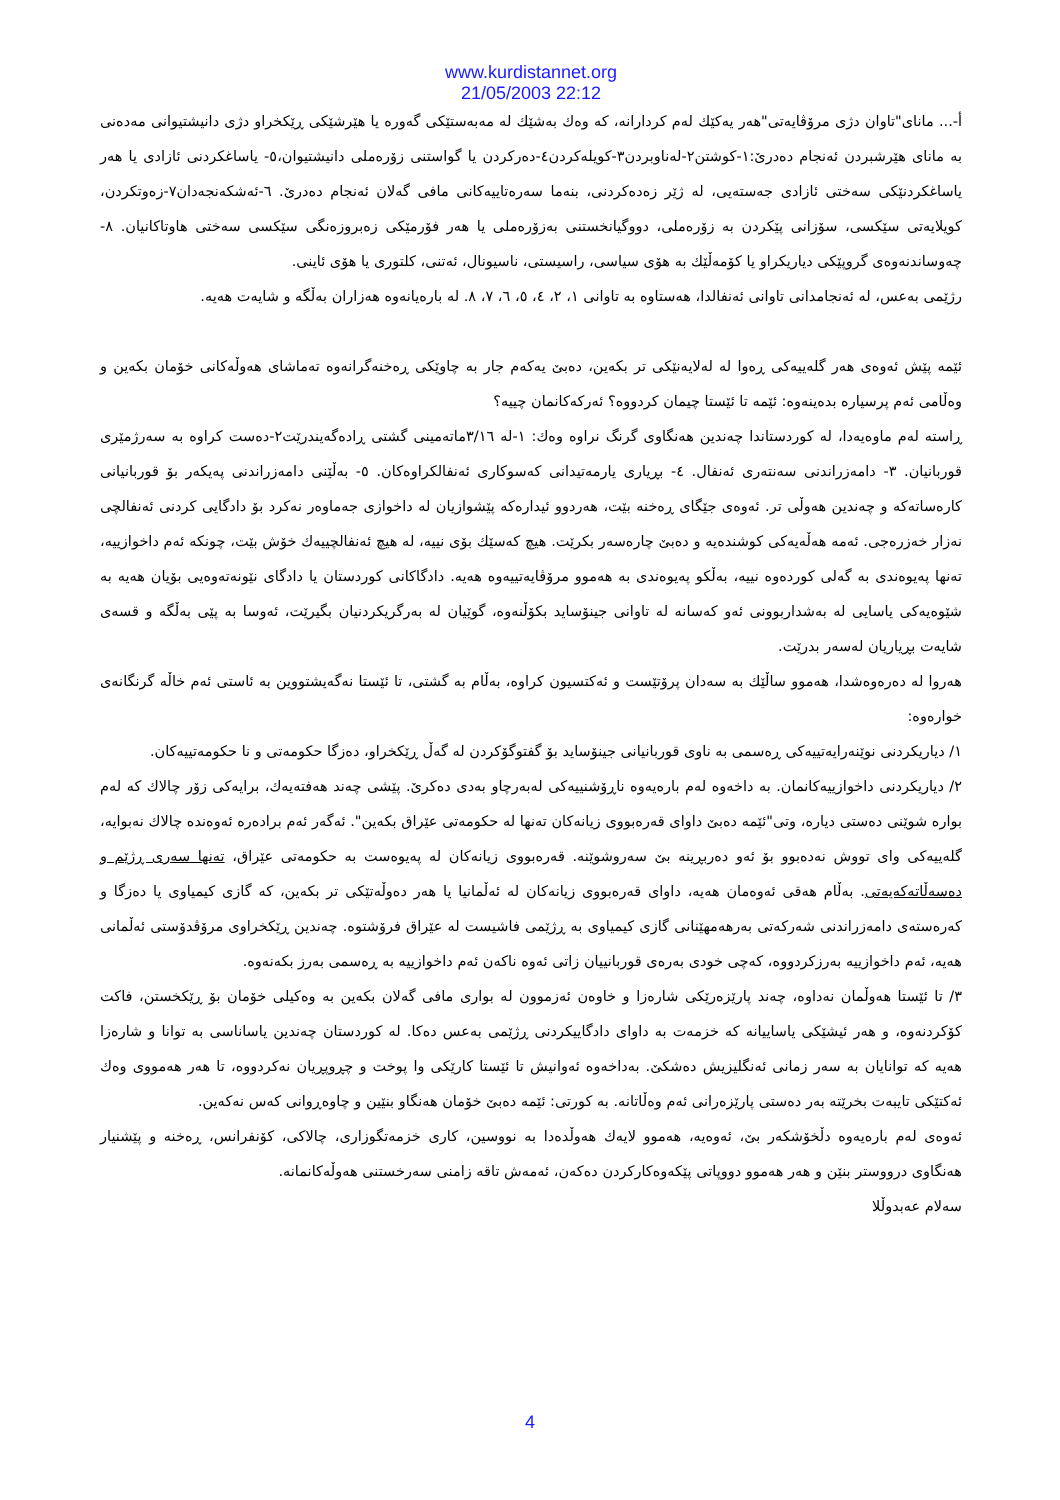www.kurdistannet.org
21/05/2003 22:12
أ-... مانای"تاوان دژی مرۆڤایەتی"هەر یەکێك لەم کردارانە، کە وەك بەشێك لە مەبەستێکی گەورە یا هێرشێکی ڕێکخراو دژی دانیشتیوانی مەدەنی بە مانای هێرشبردن ئەنجام دەدرێ:١-کوشتن٢-لەناوبردن٣-کویلەکردن٤-دەرکردن یا گواستنی زۆرەملی دانیشتیوان،٥- یاساغکردنی ئازادی یا هەر یاساغکردنێکی سەختی ئازادی جەستەیی، لە ژێر زەدەکردنی، بنەما سەرەتاییەکانی مافی گەلان ئەنجام دەدرێ. ٦-ئەشکەنجەدان٧-زەوتکردن، کویلایەتی سێکسی، سۆزانی پێکردن بە زۆرەملی، دووگیانخستنی بەزۆرەملی یا هەر فۆرمێکی زەبروزەنگی سێکسی سەختی هاوتاکانیان. ٨- چەوساندنەوەی گروپێکی دیاریکراو یا کۆمەڵێك بە هۆی سیاسی، راسیستی، ناسیونال، ئەتنی، کلتوری یا هۆی ئاینی.
رژێمی بەعس، لە ئەنجامدانی تاوانی ئەنفالدا، هەستاوە بە تاوانی ١، ٢، ٤، ٥، ٦، ٧، ٨. لە بارەیانەوە هەزاران بەڵگە و شایەت هەیە.
ئێمە پێش ئەوەی هەر گلەییەکی ڕەوا لە لەلایەنێکی تر بکەین، دەبێ یەکەم جار بە چاوێکی ڕەخنەگرانەوە تەماشای هەوڵەکانی خۆمان بکەین و وەڵامی ئەم پرسیارە بدەینەوە: ئێمە تا ئێستا چیمان کردووە؟ ئەرکەکانمان چییە؟
ڕاستە لەم ماوەیەدا، لە کوردستاندا چەندین هەنگاوی گرنگ نراوە وەك: ١-لە ٣/١٦ماتەمینی گشتی ڕادەگەیندرێت٢-دەست کراوە بە سەرژمێری قوربانیان. ٣- دامەزراندنی سەنتەری ئەنفال. ٤- بڕیاری یارمەتیدانی کەسوکاری ئەنفالکراوەکان. ٥- بەڵێنی دامەزراندنی پەیکەر بۆ قوربانیانی کارەساتەکە و چەندین هەوڵی تر. ئەوەی جێگای ڕەخنە بێت، هەردوو ئیدارەکە پێشوازیان لە داخوازی جەماوەر نەکرد بۆ دادگایی کردنی ئەنفالچی نەزار خەزرەجی. ئەمە هەڵەیەکی کوشندەیە و دەبێ چارەسەر بکرێت. هیچ کەسێك بۆی نییە، لە هیچ ئەنفالچییەك خۆش بێت، چونکە ئەم داخوازییە، تەنها پەیوەندی بە گەلی کوردەوە نییە، بەڵکو پەیوەندی بە هەموو مرۆڤایەتییەوە هەیە. دادگاکانی کوردستان یا دادگای نێونەتەوەیی بۆیان هەیە بە شێوەیەکی یاسایی لە بەشداربوونی ئەو کەسانە لە تاوانی جینۆساید بکۆڵنەوە، گوێیان لە بەرگریکردنیان بگیرێت، ئەوسا بە پێی بەڵگە و قسەی شایەت بڕیاریان لەسەر بدرێت.
هەروا لە دەرەوەشدا، هەموو ساڵێك بە سەدان پرۆتێست و ئەکتسیون کراوە، بەڵام بە گشتی، تا ئێستا نەگەیشتووین بە ئاستی ئەم خاڵە گرنگانەی خوارەوە:
١/ دیاریکردنی نوێنەرایەتییەکی ڕەسمی بە ناوی قوربانیانی جینۆساید بۆ گفتوگۆکردن لە گەڵ ڕێکخراو، دەزگا حکومەتی و نا حکومەتییەکان.
٢/ دیاریکردنی داخوازییەکانمان. بە داخەوە لەم بارەیەوە ناڕۆشنییەکی لەبەرچاو بەدی دەکرێ. پێشی چەند هەفتەیەك، برایەکی زۆر چالاك کە لەم بوارە شوێنی دەستی دیارە، وتی"ئێمە دەبێ داوای قەرەبووی زیانەکان تەنها لە حکومەتی عێراق بکەین". ئەگەر ئەم برادەرە ئەوەندە چالاك نەبوایە، گلەییەکی وای تووش نەدەبوو بۆ ئەو دەربڕینە بێ سەروشوێنە. قەرەبووی زیانەکان لە پەیوەست بە حکومەتی عێراق، تەنها سەری ڕژێم و دەسەڵاتەکەیەتی. بەڵام هەقی ئەوەمان هەیە، داوای قەرەبووی زیانەکان لە ئەڵمانیا یا هەر دەوڵەتێکی تر بکەین، کە گازی کیمیاوی یا دەزگا و کەرەستەی دامەزراندنی شەرکەتی بەرهەمهێنانی گازی کیمیاوی بە ڕژێمی فاشیست لە عێراق فرۆشتوە. چەندین ڕێکخراوی مرۆڤدۆستی ئەڵمانی هەیە، ئەم داخوازییە بەرزکردووە، کەچی خودی بەرەی قوربانییان زاتی ئەوە ناکەن ئەم داخوازییە بە ڕەسمی بەرز بکەنەوە.
٣/ تا ئێستا هەوڵمان نەداوە، چەند پارێزەرێکی شارەزا و خاوەن ئەزموون لە بواری مافی گەلان بکەین بە وەکیلی خۆمان بۆ ڕێکخستن، فاکت کۆکردنەوە، و هەر ئیشێکی یاساییانە کە خزمەت بە داوای دادگاییکردنی ڕژێمی بەعس دەکا. لە کوردستان چەندین یاساناسی بە توانا و شارەزا هەیە کە توانایان بە سەر زمانی ئەنگلیزیش دەشکێ. بەداخەوە ئەوانیش تا ئێستا کارێکی وا پوخت و چڕوپڕیان نەکردووە، تا هەر هەمووی وەك ئەکتێکی تایبەت بخرێتە بەر دەستی پارێزەرانی ئەم وەڵاتانە. بە کورتی: ئێمە دەبێ خۆمان هەنگاو بنێین و چاوەڕوانی کەس نەکەین.
ئەوەی لەم بارەیەوە دڵخۆشکەر بێ، ئەوەیە، هەموو لایەك هەوڵدەدا بە نووسین، کاری خزمەتگوزاری، چالاکی، کۆنفرانس، ڕەخنە و پێشنیار هەنگاوی درووستر بنێن و هەر هەموو دووپاتی پێکەوەکارکردن دەکەن، ئەمەش تاقە زامنی سەرخستنی هەوڵەکانمانە.
سەلام عەبدوڵلا
4